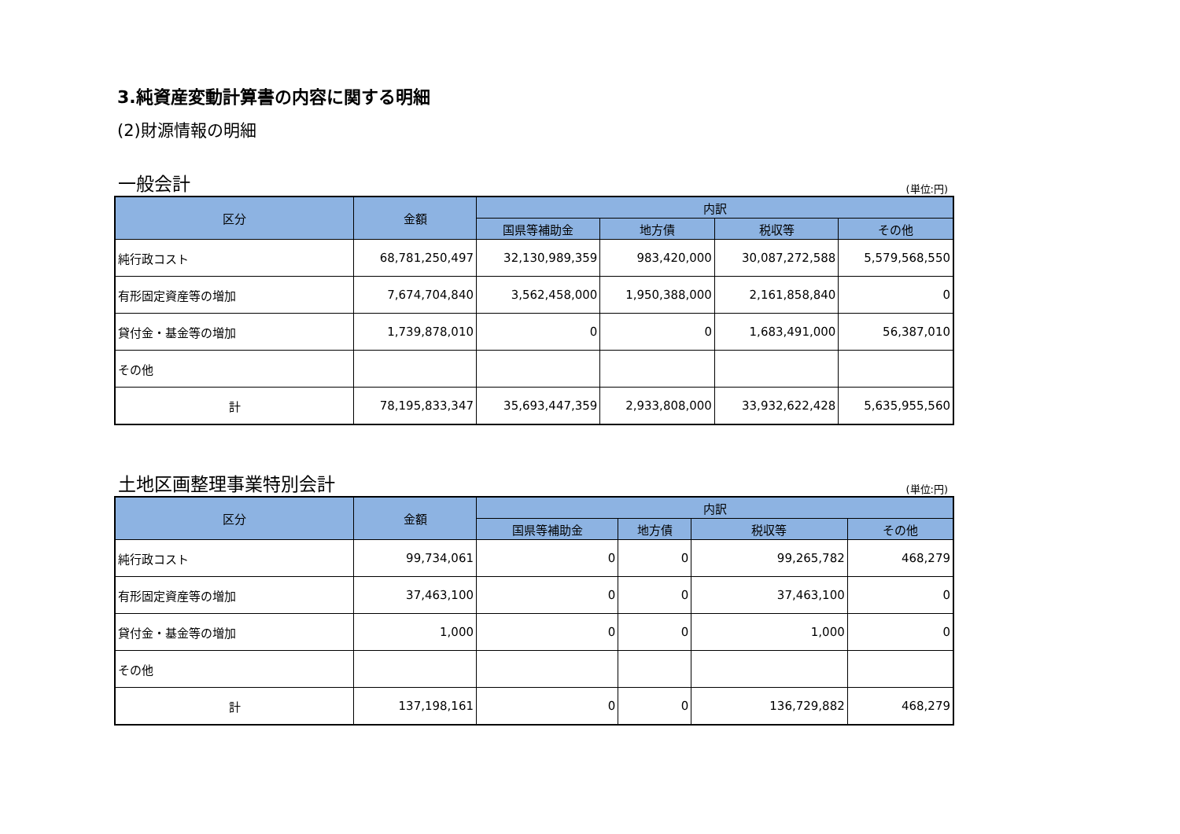3.純資産変動計算書の内容に関する明細
(2)財源情報の明細
一般会計 (単位:円)
| 区分 | 金額 | 内訳 | | | |
| --- | --- | --- | --- | --- | --- |
| | | 国県等補助金 | 地方債 | 税収等 | その他 |
| 純行政コスト | 68,781,250,497 | 32,130,989,359 | 983,420,000 | 30,087,272,588 | 5,579,568,550 |
| 有形固定資産等の増加 | 7,674,704,840 | 3,562,458,000 | 1,950,388,000 | 2,161,858,840 | 0 |
| 貸付金・基金等の増加 | 1,739,878,010 | 0 | 0 | 1,683,491,000 | 56,387,010 |
| その他 | | | | | |
| 計 | 78,195,833,347 | 35,693,447,359 | 2,933,808,000 | 33,932,622,428 | 5,635,955,560 |
土地区画整理事業特別会計 (単位:円)
| 区分 | 金額 | 内訳 | | | |
| --- | --- | --- | --- | --- | --- |
| | | 国県等補助金 | 地方債 | 税収等 | その他 |
| 純行政コスト | 99,734,061 | 0 | 0 | 99,265,782 | 468,279 |
| 有形固定資産等の増加 | 37,463,100 | 0 | 0 | 37,463,100 | 0 |
| 貸付金・基金等の増加 | 1,000 | 0 | 0 | 1,000 | 0 |
| その他 | | | | | |
| 計 | 137,198,161 | 0 | 0 | 136,729,882 | 468,279 |